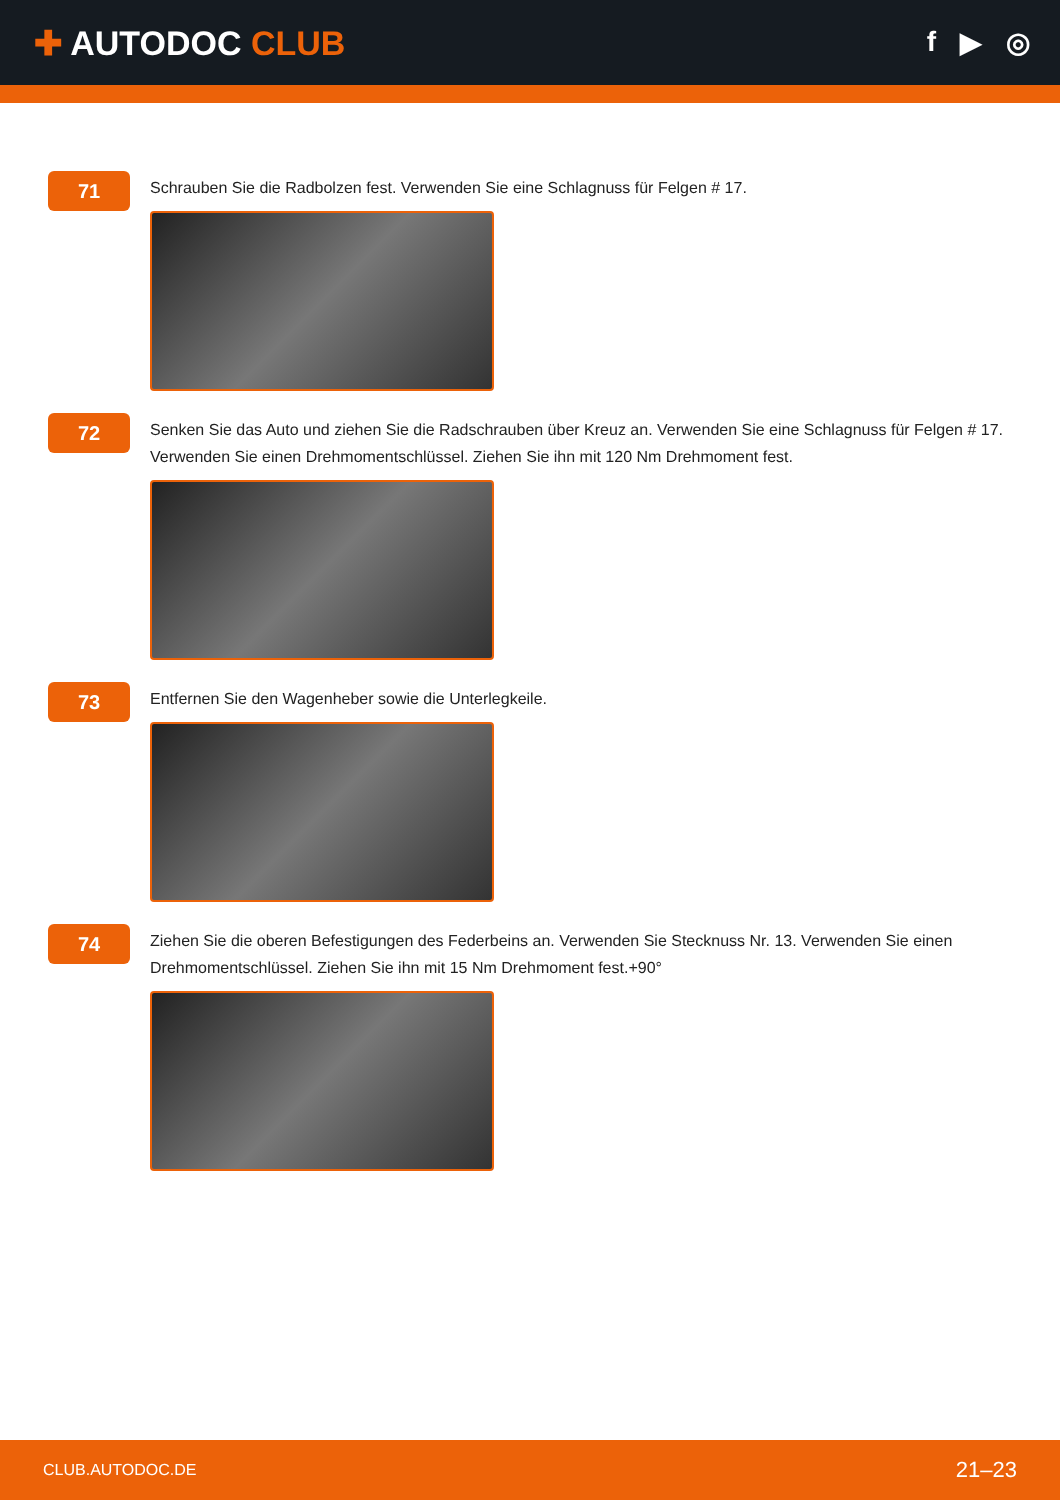✚ AUTODOC CLUB
f ▶ ◎
71
Schrauben Sie die Radbolzen fest. Verwenden Sie eine Schlagnuss für Felgen # 17.
72
Senken Sie das Auto und ziehen Sie die Radschrauben über Kreuz an. Verwenden Sie eine Schlagnuss für Felgen # 17. Verwenden Sie einen Drehmomentschlüssel. Ziehen Sie ihn mit 120 Nm Drehmoment fest.
73
Entfernen Sie den Wagenheber sowie die Unterlegkeile.
74
Ziehen Sie die oberen Befestigungen des Federbeins an. Verwenden Sie Stecknuss Nr. 13. Verwenden Sie einen Drehmomentschlüssel. Ziehen Sie ihn mit 15 Nm Drehmoment fest.+90°
CLUB.AUTODOC.DE 21–23